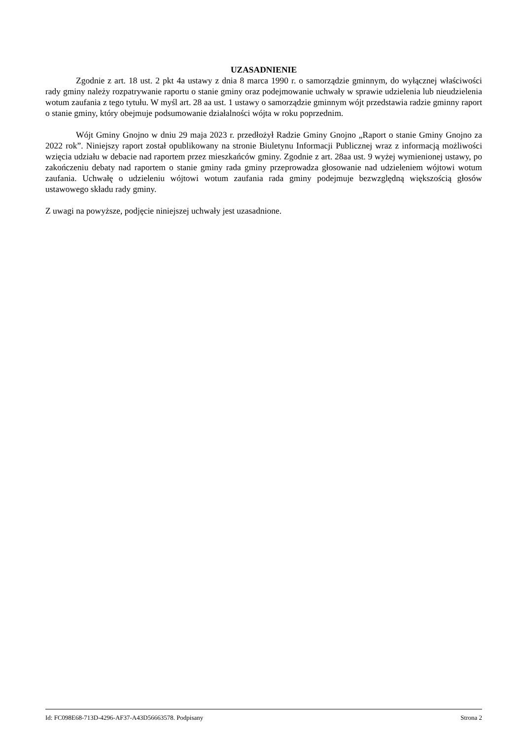UZASADNIENIE
Zgodnie z art. 18 ust. 2 pkt 4a ustawy z dnia 8 marca 1990 r. o samorządzie gminnym, do wyłącznej właściwości rady gminy należy rozpatrywanie raportu o stanie gminy oraz podejmowanie uchwały w sprawie udzielenia lub nieudzielenia wotum zaufania z tego tytułu. W myśl art. 28 aa ust. 1 ustawy o samorządzie gminnym wójt przedstawia radzie gminny raport o stanie gminy, który obejmuje podsumowanie działalności wójta w roku poprzednim.
Wójt Gminy Gnojno w dniu 29 maja 2023 r. przedłożył Radzie Gminy Gnojno „Raport o stanie Gminy Gnojno za 2022 rok”. Niniejszy raport został opublikowany na stronie Biuletynu Informacji Publicznej wraz z informacją możliwości wzięcia udziału w debacie nad raportem przez mieszkańców gminy. Zgodnie z art. 28aa ust. 9 wyżej wymienionej ustawy, po zakończeniu debaty nad raportem o stanie gminy rada gminy przeprowadza głosowanie nad udzieleniem wójtowi wotum zaufania. Uchwałę o udzieleniu wójtowi wotum zaufania rada gminy podejmuje bezwzględną większością głosów ustawowego składu rady gminy.
Z uwagi na powyższe, podjęcie niniejszej uchwały jest uzasadnione.
Id: FC098E68-713D-4296-AF37-A43D56663578. Podpisany Strona 2